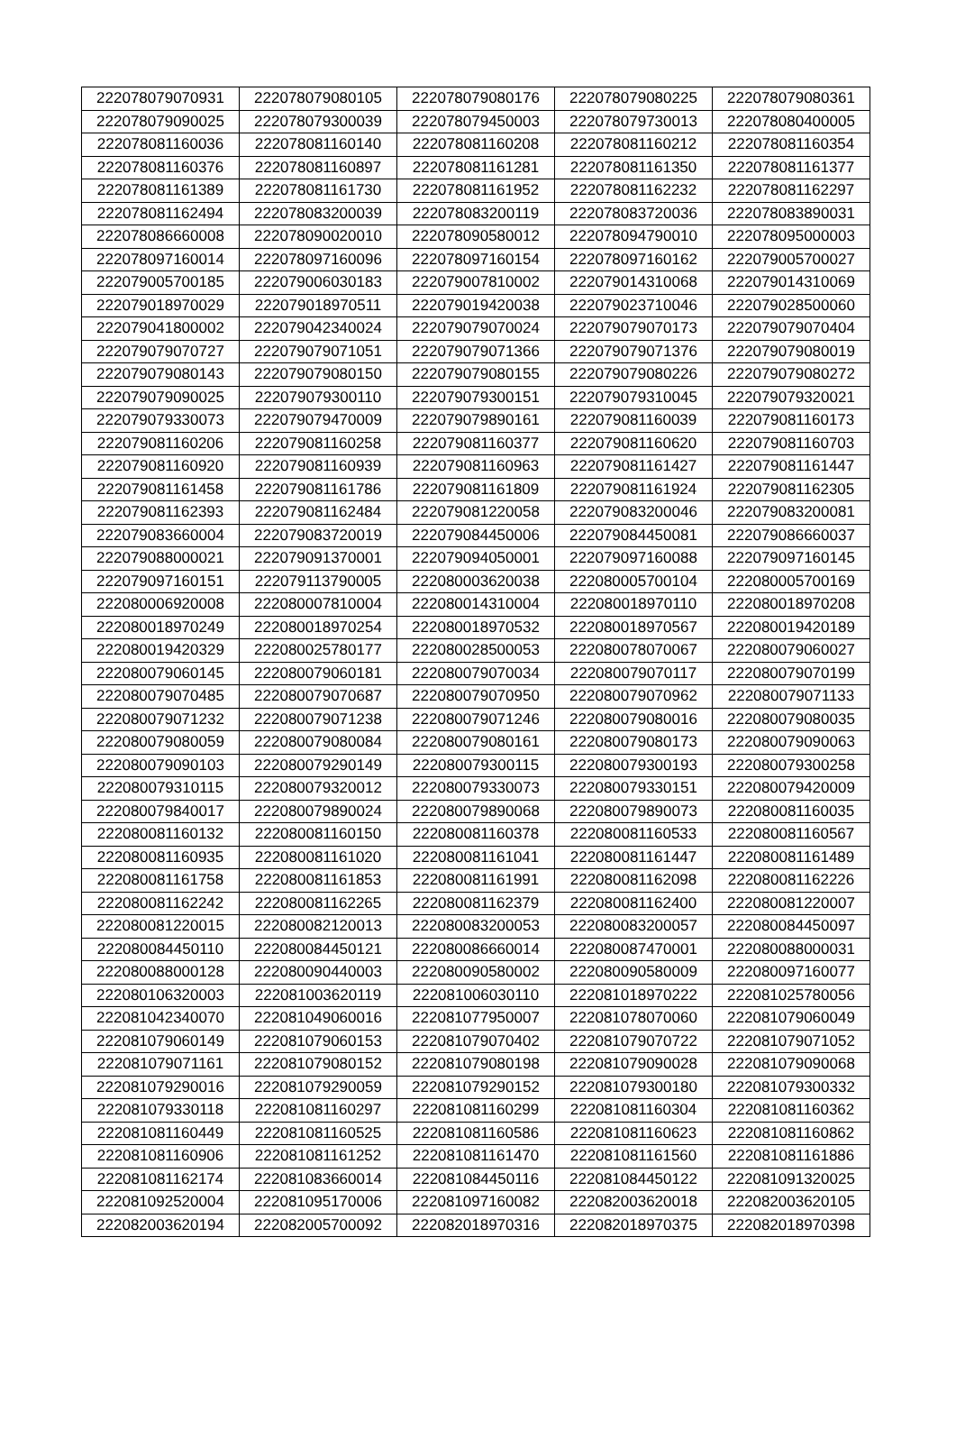| 222078079070931 | 222078079080105 | 222078079080176 | 222078079080225 | 222078079080361 |
| 222078079090025 | 222078079300039 | 222078079450003 | 222078079730013 | 222078080400005 |
| 222078081160036 | 222078081160140 | 222078081160208 | 222078081160212 | 222078081160354 |
| 222078081160376 | 222078081160897 | 222078081161281 | 222078081161350 | 222078081161377 |
| 222078081161389 | 222078081161730 | 222078081161952 | 222078081162232 | 222078081162297 |
| 222078081162494 | 222078083200039 | 222078083200119 | 222078083720036 | 222078083890031 |
| 222078086660008 | 222078090020010 | 222078090580012 | 222078094790010 | 222078095000003 |
| 222078097160014 | 222078097160096 | 222078097160154 | 222078097160162 | 222079005700027 |
| 222079005700185 | 222079006030183 | 222079007810002 | 222079014310068 | 222079014310069 |
| 222079018970029 | 222079018970511 | 222079019420038 | 222079023710046 | 222079028500060 |
| 222079041800002 | 222079042340024 | 222079079070024 | 222079079070173 | 222079079070404 |
| 222079079070727 | 222079079071051 | 222079079071366 | 222079079071376 | 222079079080019 |
| 222079079080143 | 222079079080150 | 222079079080155 | 222079079080226 | 222079079080272 |
| 222079079090025 | 222079079300110 | 222079079300151 | 222079079310045 | 222079079320021 |
| 222079079330073 | 222079079470009 | 222079079890161 | 222079081160039 | 222079081160173 |
| 222079081160206 | 222079081160258 | 222079081160377 | 222079081160620 | 222079081160703 |
| 222079081160920 | 222079081160939 | 222079081160963 | 222079081161427 | 222079081161447 |
| 222079081161458 | 222079081161786 | 222079081161809 | 222079081161924 | 222079081162305 |
| 222079081162393 | 222079081162484 | 222079081220058 | 222079083200046 | 222079083200081 |
| 222079083660004 | 222079083720019 | 222079084450006 | 222079084450081 | 222079086660037 |
| 222079088000021 | 222079091370001 | 222079094050001 | 222079097160088 | 222079097160145 |
| 222079097160151 | 222079113790005 | 222080003620038 | 222080005700104 | 222080005700169 |
| 222080006920008 | 222080007810004 | 222080014310004 | 222080018970110 | 222080018970208 |
| 222080018970249 | 222080018970254 | 222080018970532 | 222080018970567 | 222080019420189 |
| 222080019420329 | 222080025780177 | 222080028500053 | 222080078070067 | 222080079060027 |
| 222080079060145 | 222080079060181 | 222080079070034 | 222080079070117 | 222080079070199 |
| 222080079070485 | 222080079070687 | 222080079070950 | 222080079070962 | 222080079071133 |
| 222080079071232 | 222080079071238 | 222080079071246 | 222080079080016 | 222080079080035 |
| 222080079080059 | 222080079080084 | 222080079080161 | 222080079080173 | 222080079090063 |
| 222080079090103 | 222080079290149 | 222080079300115 | 222080079300193 | 222080079300258 |
| 222080079310115 | 222080079320012 | 222080079330073 | 222080079330151 | 222080079420009 |
| 222080079840017 | 222080079890024 | 222080079890068 | 222080079890073 | 222080081160035 |
| 222080081160132 | 222080081160150 | 222080081160378 | 222080081160533 | 222080081160567 |
| 222080081160935 | 222080081161020 | 222080081161041 | 222080081161447 | 222080081161489 |
| 222080081161758 | 222080081161853 | 222080081161991 | 222080081162098 | 222080081162226 |
| 222080081162242 | 222080081162265 | 222080081162379 | 222080081162400 | 222080081220007 |
| 222080081220015 | 222080082120013 | 222080083200053 | 222080083200057 | 222080084450097 |
| 222080084450110 | 222080084450121 | 222080086660014 | 222080087470001 | 222080088000031 |
| 222080088000128 | 222080090440003 | 222080090580002 | 222080090580009 | 222080097160077 |
| 222080106320003 | 222081003620119 | 222081006030110 | 222081018970222 | 222081025780056 |
| 222081042340070 | 222081049060016 | 222081077950007 | 222081078070060 | 222081079060049 |
| 222081079060149 | 222081079060153 | 222081079070402 | 222081079070722 | 222081079071052 |
| 222081079071161 | 222081079080152 | 222081079080198 | 222081079090028 | 222081079090068 |
| 222081079290016 | 222081079290059 | 222081079290152 | 222081079300180 | 222081079300332 |
| 222081079330118 | 222081081160297 | 222081081160299 | 222081081160304 | 222081081160362 |
| 222081081160449 | 222081081160525 | 222081081160586 | 222081081160623 | 222081081160862 |
| 222081081160906 | 222081081161252 | 222081081161470 | 222081081161560 | 222081081161886 |
| 222081081162174 | 222081083660014 | 222081084450116 | 222081084450122 | 222081091320025 |
| 222081092520004 | 222081095170006 | 222081097160082 | 222082003620018 | 222082003620105 |
| 222082003620194 | 222082005700092 | 222082018970316 | 222082018970375 | 222082018970398 |